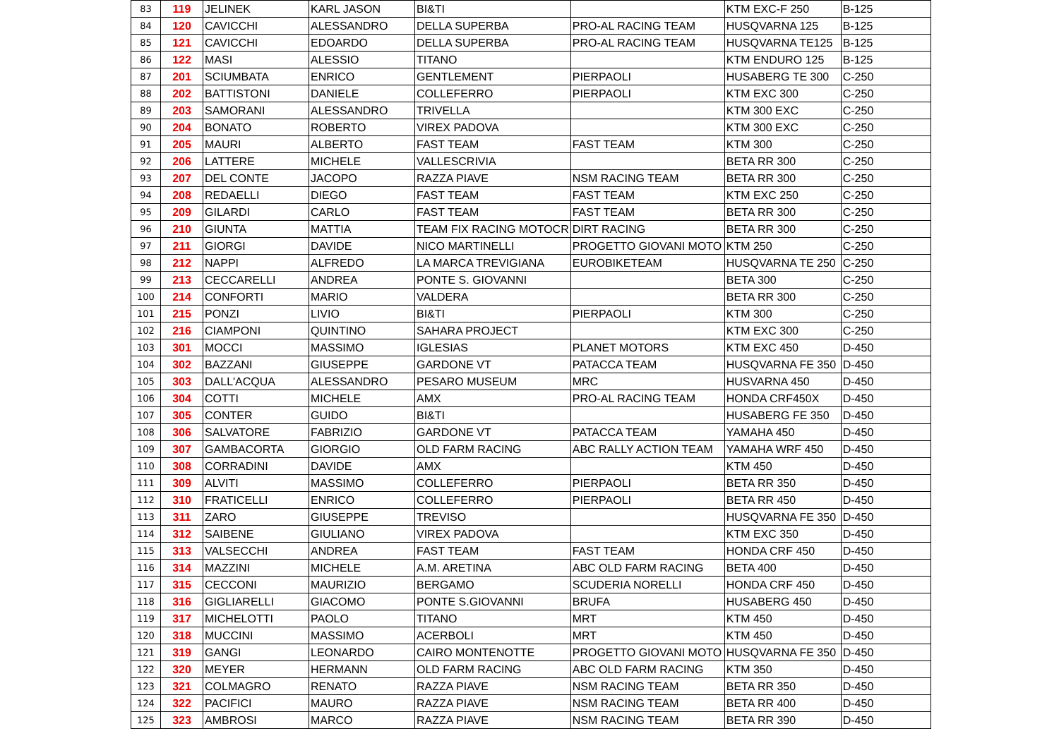| 83 | 119 | JELINEK | KARL JASON | BI&TI | | KTM EXC-F 250 | B-125 |
| 84 | 120 | CAVICCHI | ALESSANDRO | DELLA SUPERBA | PRO-AL RACING TEAM | HUSQVARNA 125 | B-125 |
| 85 | 121 | CAVICCHI | EDOARDO | DELLA SUPERBA | PRO-AL RACING TEAM | HUSQVARNA TE125 | B-125 |
| 86 | 122 | MASI | ALESSIO | TITANO | | KTM ENDURO 125 | B-125 |
| 87 | 201 | SCIUMBATA | ENRICO | GENTLEMENT | PIERPAOLI | HUSABERG TE 300 | C-250 |
| 88 | 202 | BATTISTONI | DANIELE | COLLEFERRO | PIERPAOLI | KTM EXC 300 | C-250 |
| 89 | 203 | SAMORANI | ALESSANDRO | TRIVELLA | | KTM 300 EXC | C-250 |
| 90 | 204 | BONATO | ROBERTO | VIREX PADOVA | | KTM 300 EXC | C-250 |
| 91 | 205 | MAURI | ALBERTO | FAST TEAM | FAST TEAM | KTM 300 | C-250 |
| 92 | 206 | LATTERE | MICHELE | VALLESCRIVIA | | BETA RR 300 | C-250 |
| 93 | 207 | DEL CONTE | JACOPO | RAZZA PIAVE | NSM RACING TEAM | BETA RR 300 | C-250 |
| 94 | 208 | REDAELLI | DIEGO | FAST TEAM | FAST TEAM | KTM EXC 250 | C-250 |
| 95 | 209 | GILARDI | CARLO | FAST TEAM | FAST TEAM | BETA RR 300 | C-250 |
| 96 | 210 | GIUNTA | MATTIA | TEAM FIX RACING MOTOCR | DIRT RACING | BETA RR 300 | C-250 |
| 97 | 211 | GIORGI | DAVIDE | NICO MARTINELLI | PROGETTO GIOVANI MOTO | KTM 250 | C-250 |
| 98 | 212 | NAPPI | ALFREDO | LA MARCA TREVIGIANA | EUROBIKETEAM | HUSQVARNA TE 250 | C-250 |
| 99 | 213 | CECCARELLI | ANDREA | PONTE S. GIOVANNI | | BETA 300 | C-250 |
| 100 | 214 | CONFORTI | MARIO | VALDERA | | BETA RR 300 | C-250 |
| 101 | 215 | PONZI | LIVIO | BI&TI | PIERPAOLI | KTM 300 | C-250 |
| 102 | 216 | CIAMPONI | QUINTINO | SAHARA PROJECT | | KTM EXC 300 | C-250 |
| 103 | 301 | MOCCI | MASSIMO | IGLESIAS | PLANET MOTORS | KTM EXC 450 | D-450 |
| 104 | 302 | BAZZANI | GIUSEPPE | GARDONE VT | PATACCA TEAM | HUSQVARNA FE 350 | D-450 |
| 105 | 303 | DALL'ACQUA | ALESSANDRO | PESARO MUSEUM | MRC | HUSVARNA 450 | D-450 |
| 106 | 304 | COTTI | MICHELE | AMX | PRO-AL RACING TEAM | HONDA CRF450X | D-450 |
| 107 | 305 | CONTER | GUIDO | BI&TI | | HUSABERG FE 350 | D-450 |
| 108 | 306 | SALVATORE | FABRIZIO | GARDONE VT | PATACCA TEAM | YAMAHA 450 | D-450 |
| 109 | 307 | GAMBACORTA | GIORGIO | OLD FARM RACING | ABC RALLY ACTION TEAM | YAMAHA WRF 450 | D-450 |
| 110 | 308 | CORRADINI | DAVIDE | AMX | | KTM 450 | D-450 |
| 111 | 309 | ALVITI | MASSIMO | COLLEFERRO | PIERPAOLI | BETA RR 350 | D-450 |
| 112 | 310 | FRATICELLI | ENRICO | COLLEFERRO | PIERPAOLI | BETA RR 450 | D-450 |
| 113 | 311 | ZARO | GIUSEPPE | TREVISO | | HUSQVARNA FE 350 | D-450 |
| 114 | 312 | SAIBENE | GIULIANO | VIREX PADOVA | | KTM EXC 350 | D-450 |
| 115 | 313 | VALSECCHI | ANDREA | FAST TEAM | FAST TEAM | HONDA CRF 450 | D-450 |
| 116 | 314 | MAZZINI | MICHELE | A.M. ARETINA | ABC OLD FARM RACING | BETA 400 | D-450 |
| 117 | 315 | CECCONI | MAURIZIO | BERGAMO | SCUDERIA NORELLI | HONDA CRF 450 | D-450 |
| 118 | 316 | GIGLIARELLI | GIACOMO | PONTE S.GIOVANNI | BRUFA | HUSABERG 450 | D-450 |
| 119 | 317 | MICHELOTTI | PAOLO | TITANO | MRT | KTM 450 | D-450 |
| 120 | 318 | MUCCINI | MASSIMO | ACERBOLI | MRT | KTM 450 | D-450 |
| 121 | 319 | GANGI | LEONARDO | CAIRO MONTENOTTE | PROGETTO GIOVANI MOTO | HUSQVARNA FE 350 | D-450 |
| 122 | 320 | MEYER | HERMANN | OLD FARM RACING | ABC OLD FARM RACING | KTM 350 | D-450 |
| 123 | 321 | COLMAGRO | RENATO | RAZZA PIAVE | NSM RACING TEAM | BETA RR 350 | D-450 |
| 124 | 322 | PACIFICI | MAURO | RAZZA PIAVE | NSM RACING TEAM | BETA RR 400 | D-450 |
| 125 | 323 | AMBROSI | MARCO | RAZZA PIAVE | NSM RACING TEAM | BETA RR 390 | D-450 |